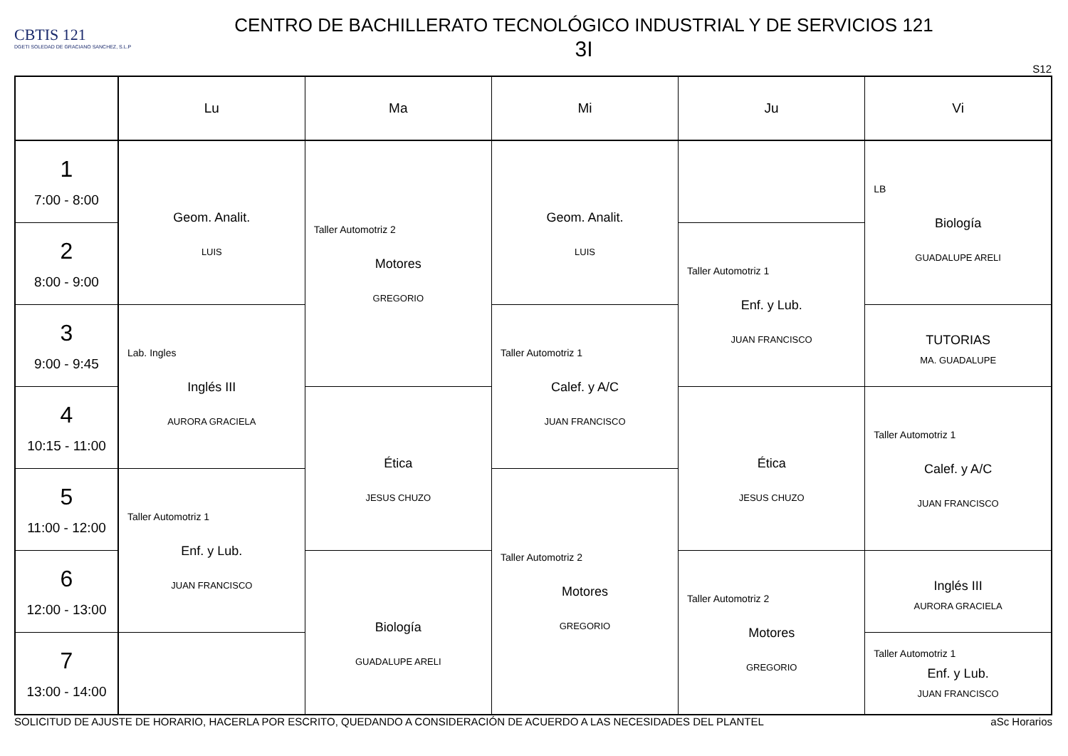CBTIS 121
DGETI SOLEDAD DE GRACIANO SANCHEZ, S.L.P
CENTRO DE BACHILLERATO TECNOLÓGICO INDUSTRIAL Y DE SERVICIOS 121
3I
S12
| | Lu | Ma | Mi | Ju | Vi |
| --- | --- | --- | --- | --- | --- |
| 1 7:00 - 8:00 | Geom. Analit. LUIS | Taller Automotriz 2 Motores GREGORIO | Geom. Analit. LUIS | | LB Biología GUADALUPE ARELI |
| 2 8:00 - 9:00 | | | | Taller Automotriz 1 Enf. y Lub. JUAN FRANCISCO | |
| 3 9:00 - 9:45 | Lab. Ingles Inglés III AURORA GRACIELA | | Taller Automotriz 1 Calef. y A/C JUAN FRANCISCO | | TUTORIAS MA. GUADALUPE |
| 4 10:15 - 11:00 | | Ética JESUS CHUZO | | Ética JESUS CHUZO | Taller Automotriz 1 Calef. y A/C JUAN FRANCISCO |
| 5 11:00 - 12:00 | Taller Automotriz 1 Enf. y Lub. JUAN FRANCISCO | | Taller Automotriz 2 Motores GREGORIO | | |
| 6 12:00 - 13:00 | | Biología GUADALUPE ARELI | | Taller Automotriz 2 Motores GREGORIO | Inglés III AURORA GRACIELA |
| 7 13:00 - 14:00 | | | | | Taller Automotriz 1 Enf. y Lub. JUAN FRANCISCO |
SOLICITUD DE AJUSTE DE HORARIO, HACERLA POR ESCRITO, QUEDANDO A CONSIDERACIÓN DE ACUERDO A LAS NECESIDADES DEL PLANTEL aSc Horarios